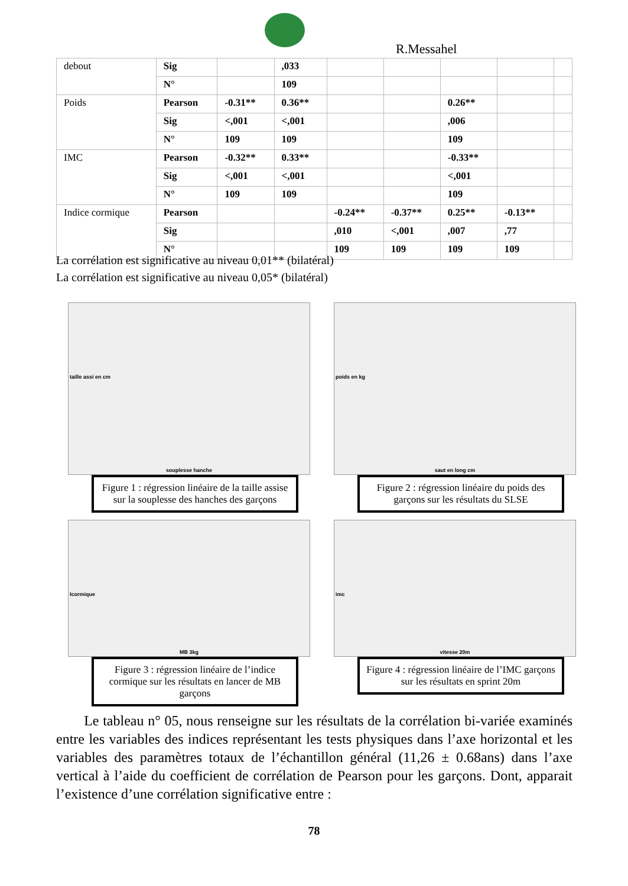R.Messahel
| debout | Sig | | ,033 | | | | | |
| | N° | | 109 | | | | | |
| Poids | Pearson | -0.31** | 0.36** | | | 0.26** | | |
| | Sig | <,001 | <,001 | | | ,006 | | |
| | N° | 109 | 109 | | | 109 | | |
| IMC | Pearson | -0.32** | 0.33** | | | -0.33** | | |
| | Sig | <,001 | <,001 | | | <,001 | | |
| | N° | 109 | 109 | | | 109 | | |
| Indice cormique | Pearson | | | -0.24** | -0.37** | 0.25** | -0.13** | |
| | Sig | | | ,010 | <,001 | ,007 | ,77 | |
| | N° | | | 109 | 109 | 109 | 109 | |
La corrélation est significative au niveau 0,01** (bilatéral)
La corrélation est significative au niveau 0,05* (bilatéral)
taille assi en cm
souplesse hanche
Figure 1 : régression linéaire de la taille assise sur la souplesse des hanches des garçons
poids en kg
saut en long cm
Figure 2 : régression linéaire du poids des garçons sur les résultats du SLSE
Icormique
MB 3kg
Figure 3 : régression linéaire de l’indice cormique sur les résultats en lancer de MB garçons
imc
vitesse 20m
Figure 4 : régression linéaire de l’IMC garçons sur les résultats en sprint 20m
Le tableau n° 05, nous renseigne sur les résultats de la corrélation bi-variée examinés entre les variables des indices représentant les tests physiques dans l’axe horizontal et les variables des paramètres totaux de l’échantillon général (11,26 ± 0.68ans) dans l’axe vertical à l’aide du coefficient de corrélation de Pearson pour les garçons. Dont, apparait l’existence d’une corrélation significative entre :
78